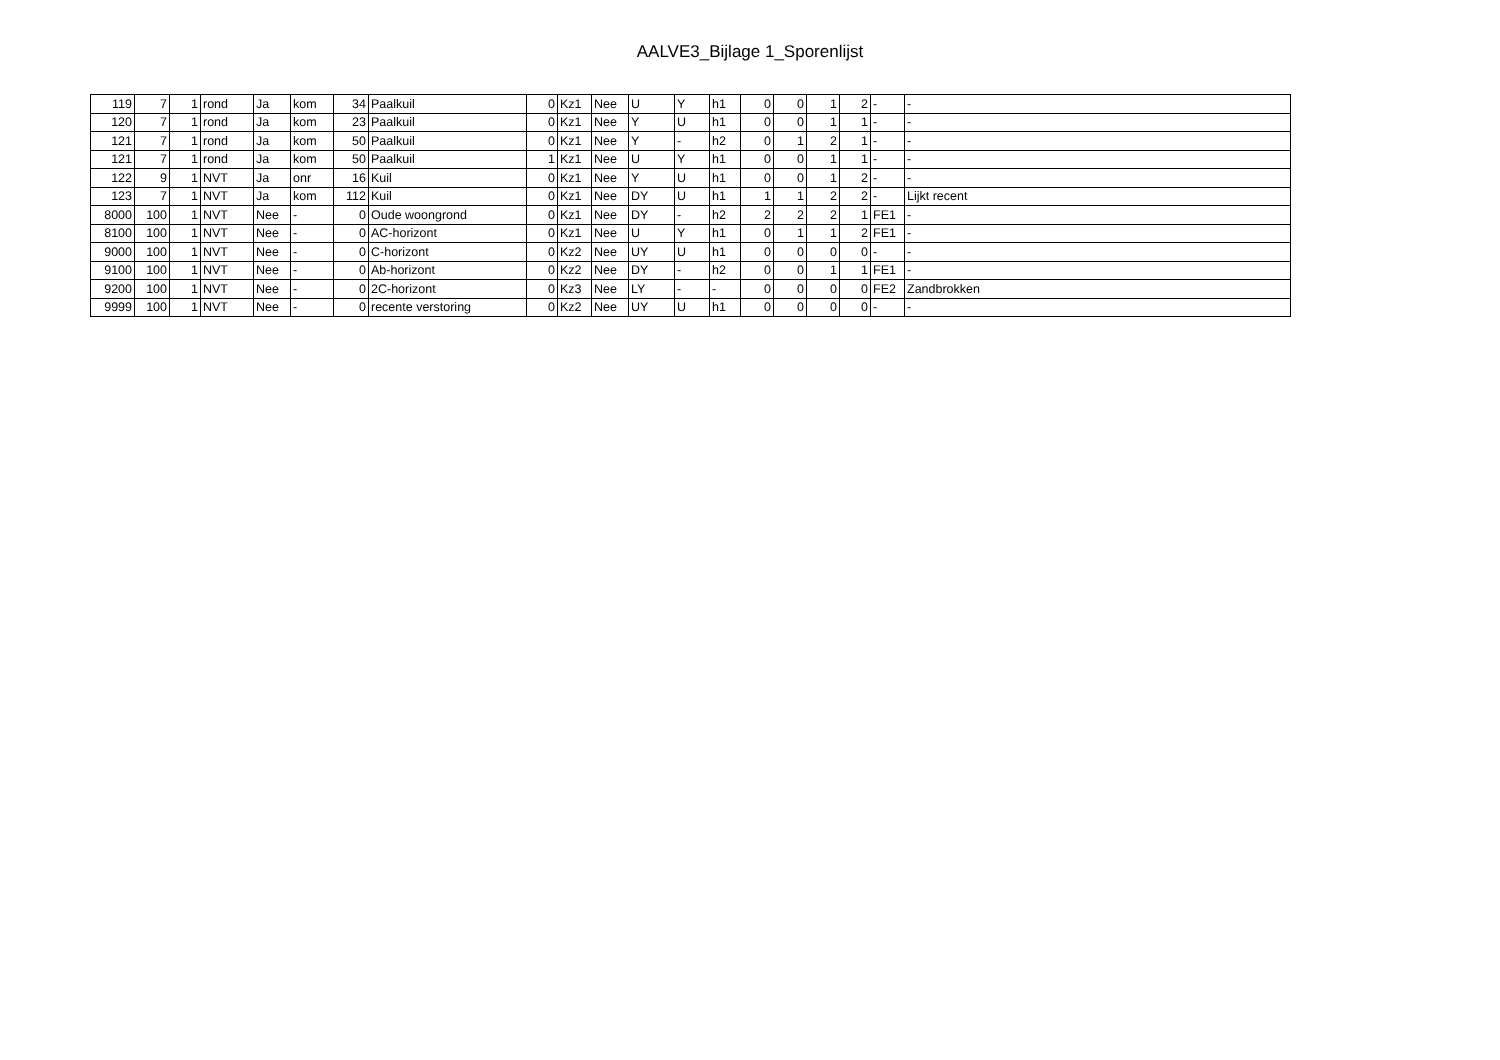AALVE3_Bijlage 1_Sporenlijst
| 119 | 7 | 1 | rond | Ja | kom | 34 | Paalkuil | 0 | Kz1 | Nee | U | Y | h1 | 0 | 0 | 1 | 2 | - | - |
| 120 | 7 | 1 | rond | Ja | kom | 23 | Paalkuil | 0 | Kz1 | Nee | Y | U | h1 | 0 | 0 | 1 | 1 | - | - |
| 121 | 7 | 1 | rond | Ja | kom | 50 | Paalkuil | 0 | Kz1 | Nee | Y | - | h2 | 0 | 1 | 2 | 1 | - | - |
| 121 | 7 | 1 | rond | Ja | kom | 50 | Paalkuil | 1 | Kz1 | Nee | U | Y | h1 | 0 | 0 | 1 | 1 | - | - |
| 122 | 9 | 1 | NVT | Ja | onr | 16 | Kuil | 0 | Kz1 | Nee | Y | U | h1 | 0 | 0 | 1 | 2 | - | - |
| 123 | 7 | 1 | NVT | Ja | kom | 112 | Kuil | 0 | Kz1 | Nee | DY | U | h1 | 1 | 1 | 2 | 2 | - | Lijkt recent |
| 8000 | 100 | 1 | NVT | Nee | - | 0 | Oude woongrond | 0 | Kz1 | Nee | DY | - | h2 | 2 | 2 | 2 | 1 | FE1 | - |
| 8100 | 100 | 1 | NVT | Nee | - | 0 | AC-horizont | 0 | Kz1 | Nee | U | Y | h1 | 0 | 1 | 1 | 2 | FE1 | - |
| 9000 | 100 | 1 | NVT | Nee | - | 0 | C-horizont | 0 | Kz2 | Nee | UY | U | h1 | 0 | 0 | 0 | 0 | - | - |
| 9100 | 100 | 1 | NVT | Nee | - | 0 | Ab-horizont | 0 | Kz2 | Nee | DY | - | h2 | 0 | 0 | 1 | 1 | FE1 | - |
| 9200 | 100 | 1 | NVT | Nee | - | 0 | 2C-horizont | 0 | Kz3 | Nee | LY | - | - | 0 | 0 | 0 | 0 | FE2 | Zandbrokken |
| 9999 | 100 | 1 | NVT | Nee | - | 0 | recente verstoring | 0 | Kz2 | Nee | UY | U | h1 | 0 | 0 | 0 | 0 | - | - |